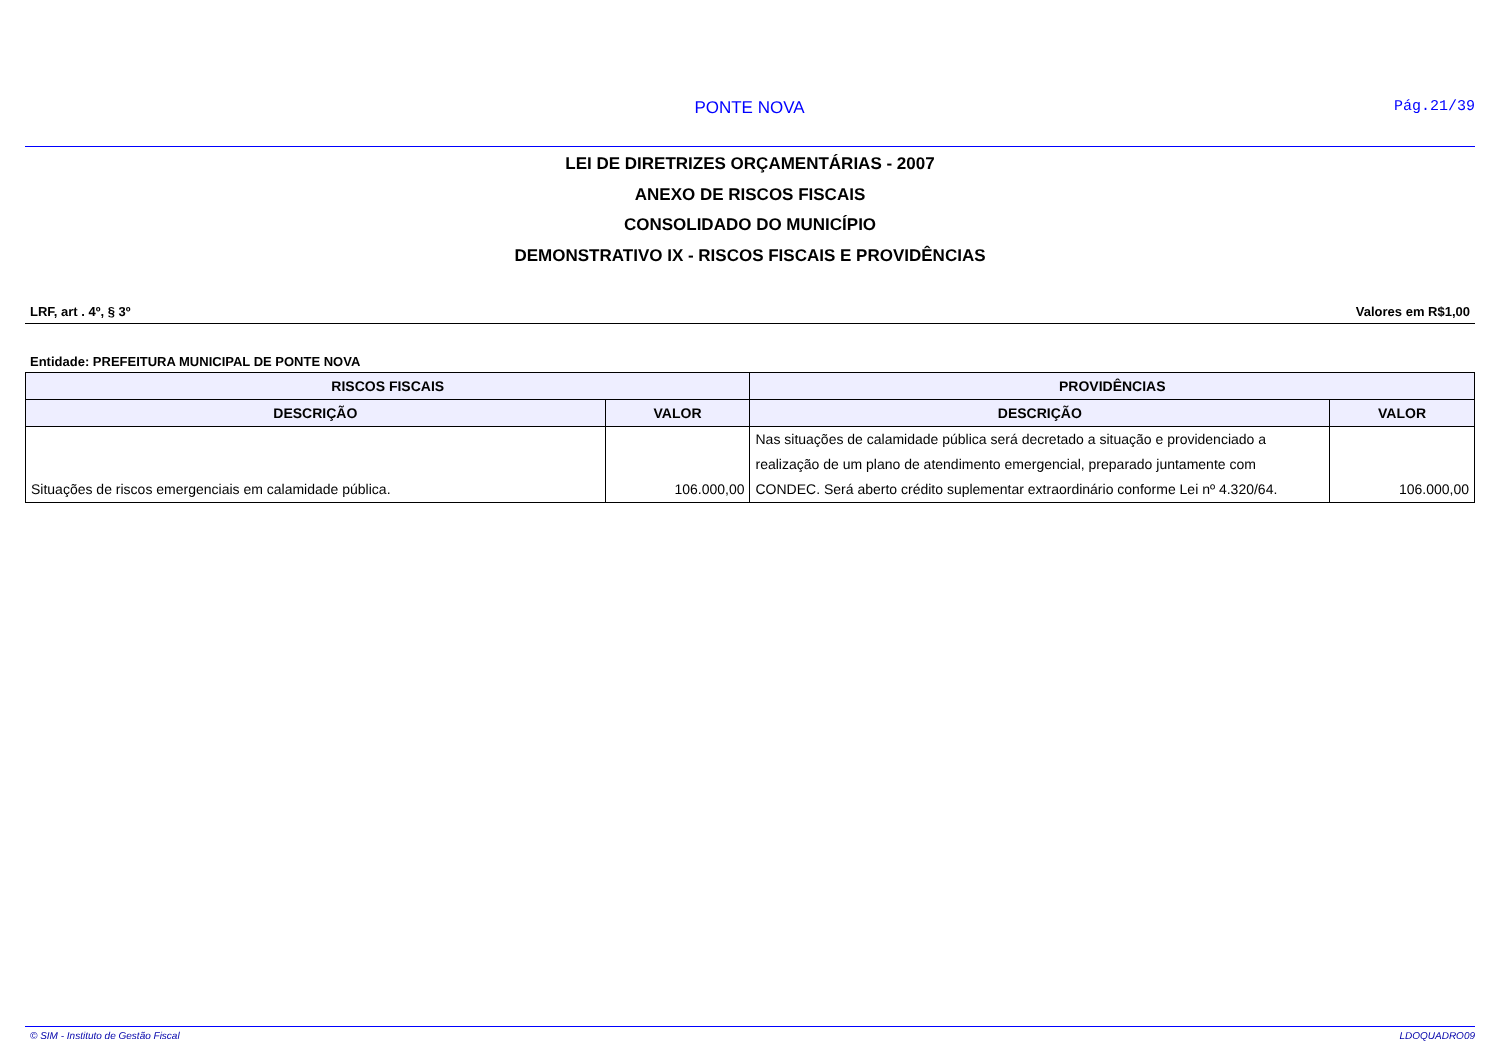PONTE NOVA Pág.21/39
LEI DE DIRETRIZES ORÇAMENTÁRIAS - 2007
ANEXO DE RISCOS FISCAIS
CONSOLIDADO DO MUNICÍPIO
DEMONSTRATIVO IX - RISCOS FISCAIS E PROVIDÊNCIAS
LRF, art . 4º, § 3º Valores em R$1,00
Entidade: PREFEITURA MUNICIPAL DE PONTE NOVA
| RISCOS FISCAIS | | PROVIDÊNCIAS | |
| --- | --- | --- | --- |
| DESCRIÇÃO | VALOR | DESCRIÇÃO | VALOR |
| Situações de riscos emergenciais em calamidade pública. | 106.000,00 | Nas situações de calamidade pública será decretado a situação e providenciado a realização de um plano de atendimento emergencial, preparado juntamente com CONDEC. Será aberto crédito suplementar extraordinário conforme Lei nº 4.320/64. | 106.000,00 |
© SIM - Instituto de Gestão Fiscal LDOQUADRO09